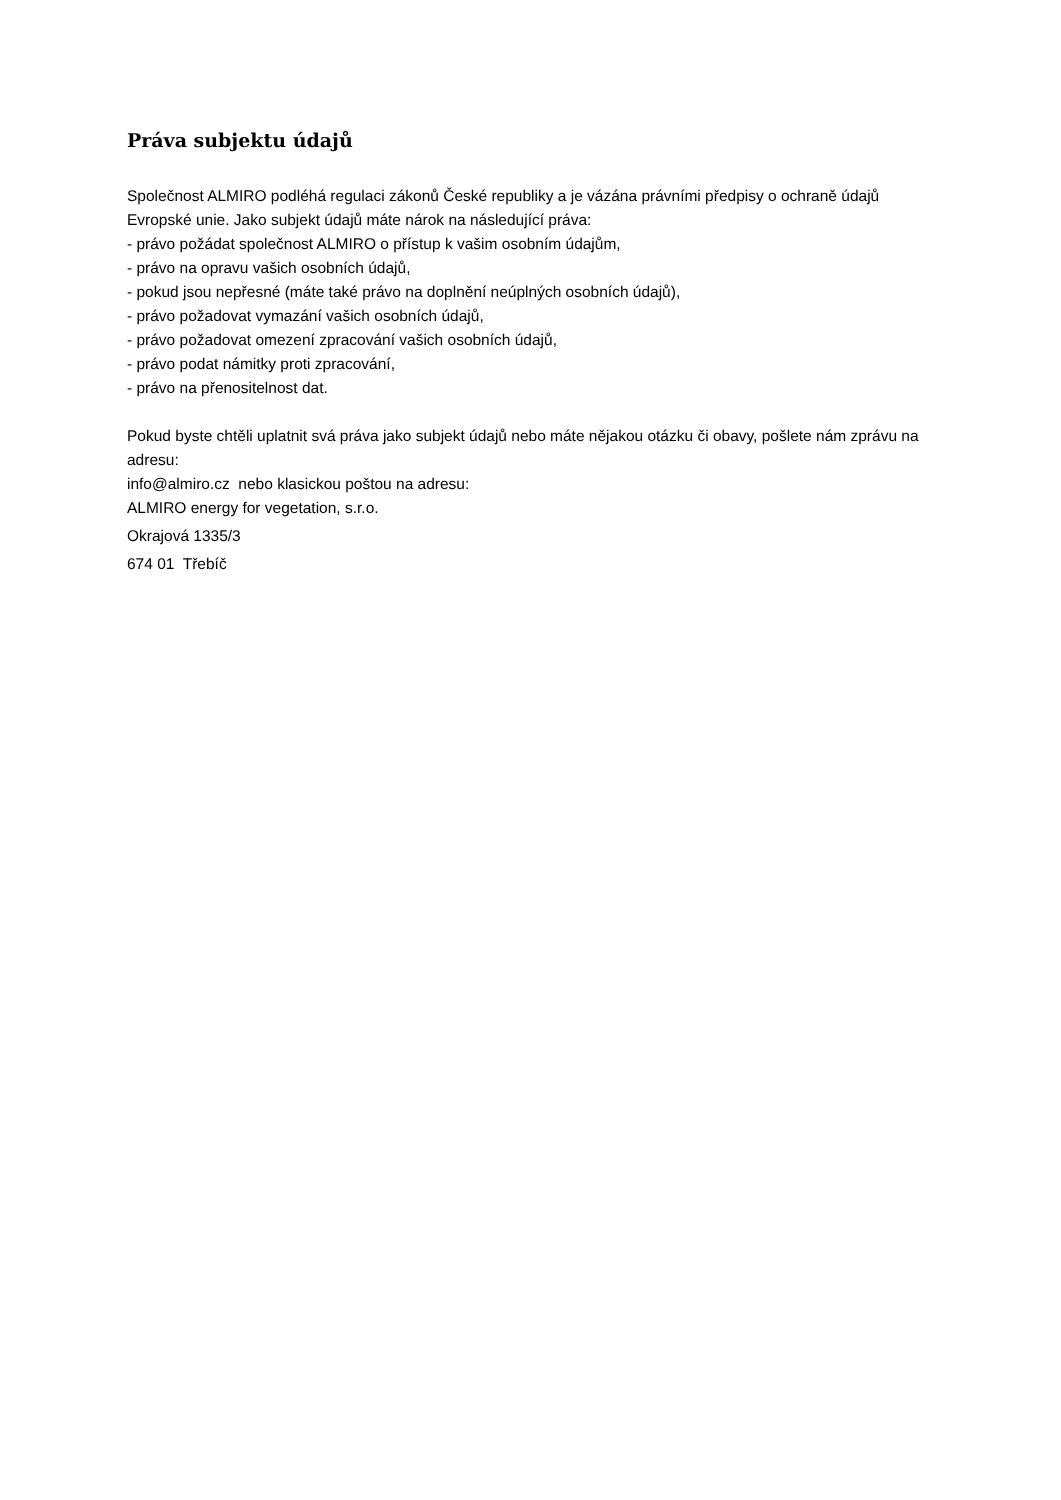Práva subjektu údajů
Společnost ALMIRO podléhá regulaci zákonů České republiky a je vázána právními předpisy o ochraně údajů Evropské unie. Jako subjekt údajů máte nárok na následující práva:
- právo požádat společnost ALMIRO o přístup k vašim osobním údajům,
- právo na opravu vašich osobních údajů,
- pokud jsou nepřesné (máte také právo na doplnění neúplných osobních údajů),
- právo požadovat vymazání vašich osobních údajů,
- právo požadovat omezení zpracování vašich osobních údajů,
- právo podat námitky proti zpracování,
- právo na přenositelnost dat.
Pokud byste chtěli uplatnit svá práva jako subjekt údajů nebo máte nějakou otázku či obavy, pošlete nám zprávu na adresu:
info@almiro.cz nebo klasickou poštou na adresu:
ALMIRO energy for vegetation, s.r.o.
Okrajová 1335/3
674 01 Třebíč